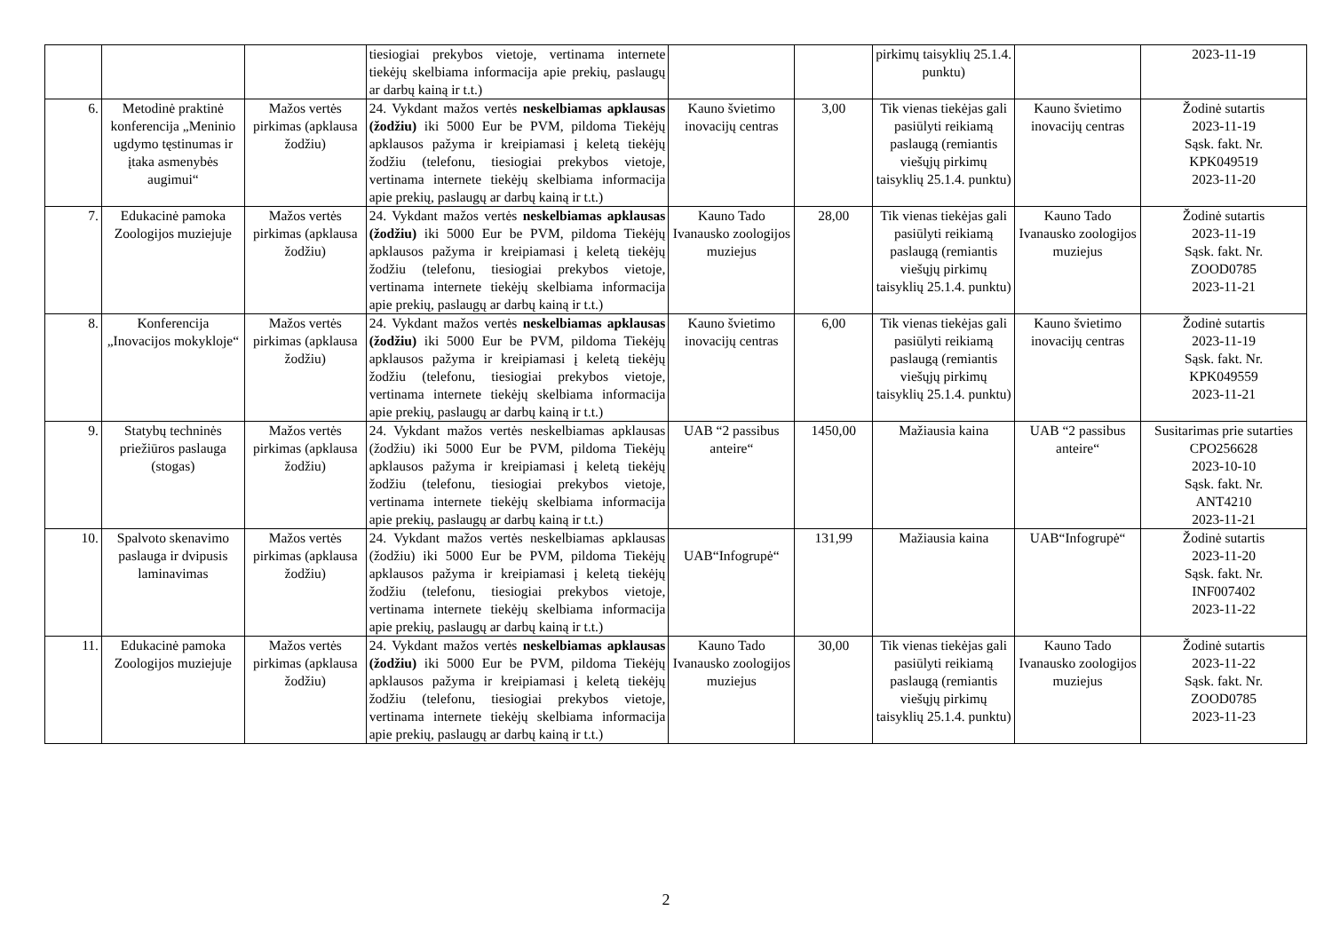| | | | tiesiogiai prekybos vietoje, vertinama internete tiekėjų skelbiama informacija apie prekių, paslaugų ar darbų kainą ir t.t.) | | | pirkimų taisyklių 25.1.4. punktu) | | 2023-11-19 |
| 6. | Metodinė praktinė konferencija „Meninio ugdymo tęstinumas ir įtaka asmenybės augimui“ | Mažos vertės pirkimas (apklausa žodžiu) | 24. Vykdant mažos vertės neskelbiamas apklausas (žodžiu) iki 5000 Eur be PVM, pildoma Tiekėjų apklausos pažyma ir kreipiamasi į keletą tiekėjų žodžiu (telefonu, tiesiogiai prekybos vietoje, vertinama internete tiekėjų skelbiama informacija apie prekių, paslaugų ar darbų kainą ir t.t.) | Kauno švietimo inovacijų centras | 3,00 | Tik vienas tiekėjas gali pasiūlyti reikiamą paslaugą (remiantis viešųjų pirkimų taisyklių 25.1.4. punktu) | Kauno švietimo inovacijų centras | Žodinė sutartis 2023-11-19 Sąsk. fakt. Nr. KPK049519 2023-11-20 |
| 7. | Edukacinė pamoka Zoologijos muziejuje | Mažos vertės pirkimas (apklausa žodžiu) | 24. Vykdant mažos vertės neskelbiamas apklausas (žodžiu) iki 5000 Eur be PVM, pildoma Tiekėjų apklausos pažyma ir kreipiamasi į keletą tiekėjų žodžiu (telefonu, tiesiogiai prekybos vietoje, vertinama internete tiekėjų skelbiama informacija apie prekių, paslaugų ar darbų kainą ir t.t.) | Kauno Tado Ivanausko zoologijos muziejus | 28,00 | Tik vienas tiekėjas gali pasiūlyti reikiamą paslaugą (remiantis viešųjų pirkimų taisyklių 25.1.4. punktu) | Kauno Tado Ivanausko zoologijos muziejus | Žodinė sutartis 2023-11-19 Sąsk. fakt. Nr. ZOOD0785 2023-11-21 |
| 8. | Konferencija „Inovacijos mokykloje“ | Mažos vertės pirkimas (apklausa žodžiu) | 24. Vykdant mažos vertės neskelbiamas apklausas (žodžiu) iki 5000 Eur be PVM, pildoma Tiekėjų apklausos pažyma ir kreipiamasi į keletą tiekėjų žodžiu (telefonu, tiesiogiai prekybos vietoje, vertinama internete tiekėjų skelbiama informacija apie prekių, paslaugų ar darbų kainą ir t.t.) | Kauno švietimo inovacijų centras | 6,00 | Tik vienas tiekėjas gali pasiūlyti reikiamą paslaugą (remiantis viešųjų pirkimų taisyklių 25.1.4. punktu) | Kauno švietimo inovacijų centras | Žodinė sutartis 2023-11-19 Sąsk. fakt. Nr. KPK049559 2023-11-21 |
| 9. | Statybų techninės priežiūros paslauga (stogas) | Mažos vertės pirkimas (apklausa žodžiu) | 24. Vykdant mažos vertės neskelbiamas apklausas (žodžiu) iki 5000 Eur be PVM, pildoma Tiekėjų apklausos pažyma ir kreipiamasi į keletą tiekėjų žodžiu (telefonu, tiesiogiai prekybos vietoje, vertinama internete tiekėjų skelbiama informacija apie prekių, paslaugų ar darbų kainą ir t.t.) | UAB “2 passibus anteire“ | 1450,00 | Mažiausia kaina | UAB “2 passibus anteire“ | Susitarimas prie sutarties CPO256628 2023-10-10 Sąsk. fakt. Nr. ANT4210 2023-11-21 |
| 10. | Spalvoto skenavimo paslauga ir dvipusis laminavimas | Mažos vertės pirkimas (apklausa žodžiu) | 24. Vykdant mažos vertės neskelbiamas apklausas (žodžiu) iki 5000 Eur be PVM, pildoma Tiekėjų apklausos pažyma ir kreipiamasi į keletą tiekėjų žodžiu (telefonu, tiesiogiai prekybos vietoje, vertinama internete tiekėjų skelbiama informacija apie prekių, paslaugų ar darbų kainą ir t.t.) | UAB“Infogrupė“ | 131,99 | Mažiausia kaina | UAB“Infogrupė“ | Žodinė sutartis 2023-11-20 Sąsk. fakt. Nr. INF007402 2023-11-22 |
| 11. | Edukacinė pamoka Zoologijos muziejuje | Mažos vertės pirkimas (apklausa žodžiu) | 24. Vykdant mažos vertės neskelbiamas apklausas (žodžiu) iki 5000 Eur be PVM, pildoma Tiekėjų apklausos pažyma ir kreipiamasi į keletą tiekėjų žodžiu (telefonu, tiesiogiai prekybos vietoje, vertinama internete tiekėjų skelbiama informacija apie prekių, paslaugų ar darbų kainą ir t.t.) | Kauno Tado Ivanausko zoologijos muziejus | 30,00 | Tik vienas tiekėjas gali pasiūlyti reikiamą paslaugą (remiantis viešųjų pirkimų taisyklių 25.1.4. punktu) | Kauno Tado Ivanausko zoologijos muziejus | Žodinė sutartis 2023-11-22 Sąsk. fakt. Nr. ZOOD0785 2023-11-23 |
2